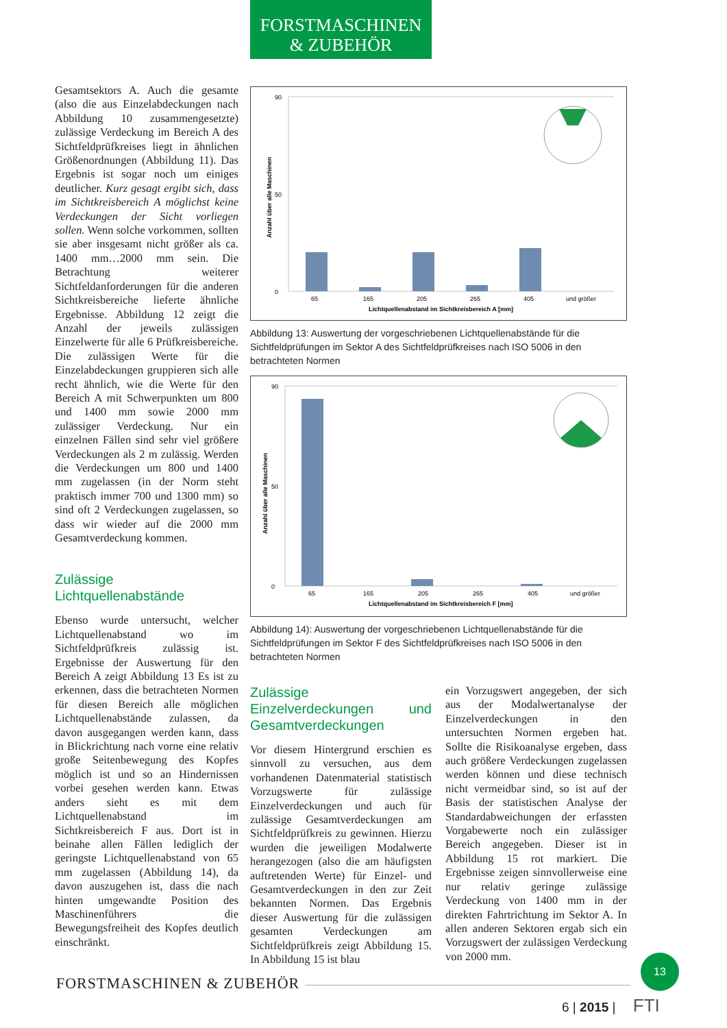FORSTMASCHINEN
& ZUBEHÖR
Gesamtsektors A. Auch die gesamte (also die aus Einzelabdeckungen nach Abbildung 10 zusammengesetzte) zulässige Verdeckung im Bereich A des Sichtfeldprüfkreises liegt in ähnlichen Größenordnungen (Abbildung 11). Das Ergebnis ist sogar noch um einiges deutlicher. Kurz gesagt ergibt sich, dass im Sichtkreisbereich A möglichst keine Verdeckungen der Sicht vorliegen sollen. Wenn solche vorkommen, sollten sie aber insgesamt nicht größer als ca. 1400 mm…2000 mm sein. Die Betrachtung weiterer Sichtfeldanforderungen für die anderen Sichtkreisbereiche lieferte ähnliche Ergebnisse. Abbildung 12 zeigt die Anzahl der jeweils zulässigen Einzelwerte für alle 6 Prüfkreisbereiche. Die zulässigen Werte für die Einzelabdeckungen gruppieren sich alle recht ähnlich, wie die Werte für den Bereich A mit Schwerpunkten um 800 und 1400 mm sowie 2000 mm zulässiger Verdeckung. Nur ein einzelnen Fällen sind sehr viel größere Verdeckungen als 2 m zulässig. Werden die Verdeckungen um 800 und 1400 mm zugelassen (in der Norm steht praktisch immer 700 und 1300 mm) so sind oft 2 Verdeckungen zugelassen, so dass wir wieder auf die 2000 mm Gesamtverdeckung kommen.
Zulässige Lichtquellenabstände
Ebenso wurde untersucht, welcher Lichtquellenabstand wo im Sichtfeldprüfkreis zulässig ist. Ergebnisse der Auswertung für den Bereich A zeigt Abbildung 13 Es ist zu erkennen, dass die betrachteten Normen für diesen Bereich alle möglichen Lichtquellenabstände zulassen, da davon ausgegangen werden kann, dass in Blickrichtung nach vorne eine relativ große Seitenbewegung des Kopfes möglich ist und so an Hindernissen vorbei gesehen werden kann. Etwas anders sieht es mit dem Lichtquellenabstand im Sichtkreisbereich F aus. Dort ist in beinahe allen Fällen lediglich der geringste Lichtquellenabstand von 65 mm zugelassen (Abbildung 14), da davon auszugehen ist, dass die nach hinten umgewandte Position des Maschinenführers die Bewegungsfreiheit des Kopfes deutlich einschränkt.
Anzahl über alle Maschinen
90
0
50
65
165
205
265
405
und größer
Lichtquellenabstand im Sichtkreisbereich A [mm]
Abbildung 13: Auswertung der vorgeschriebenen Lichtquellenabstände für die Sichtfeldprüfungen im Sektor A des Sichtfeldprüfkreises nach ISO 5006 in den betrachteten Normen
Anzahl über alle Maschinen
90
0
50
65
165
205
265
405
und größer
Lichtquellenabstand im Sichtkreisbereich F [mm]
Abbildung 14): Auswertung der vorgeschriebenen Lichtquellenabstände für die Sichtfeldprüfungen im Sektor F des Sichtfeldprüfkreises nach ISO 5006 in den betrachteten Normen
Zulässige Einzelverdeckungen und Gesamtverdeckungen
Vor diesem Hintergrund erschien es sinnvoll zu versuchen, aus dem vorhandenen Datenmaterial statistisch Vorzugswerte für zulässige Einzelverdeckungen und auch für zulässige Gesamtverdeckungen am Sichtfeldprüfkreis zu gewinnen. Hierzu wurden die jeweiligen Modalwerte herangezogen (also die am häufigsten auftretenden Werte) für Einzel- und Gesamtverdeckungen in den zur Zeit bekannten Normen. Das Ergebnis dieser Auswertung für die zulässigen gesamten Verdeckungen am Sichtfeldprüfkreis zeigt Abbildung 15. In Abbildung 15 ist blau
ein Vorzugswert angegeben, der sich aus der Modalwertanalyse der Einzelverdeckungen in den untersuchten Normen ergeben hat. Sollte die Risikoanalyse ergeben, dass auch größere Verdeckungen zugelassen werden können und diese technisch nicht vermeidbar sind, so ist auf der Basis der statistischen Analyse der Standardabweichungen der erfassten Vorgabewerte noch ein zulässiger Bereich angegeben. Dieser ist in Abbildung 15 rot markiert. Die Ergebnisse zeigen sinnvollerweise eine nur relativ geringe zulässige Verdeckung von 1400 mm in der direkten Fahrtrichtung im Sektor A. In allen anderen Sektoren ergab sich ein Vorzugswert der zulässigen Verdeckung von 2000 mm.
FORSTMASCHINEN & ZUBEHÖR
13
6 | 2015 | FTI